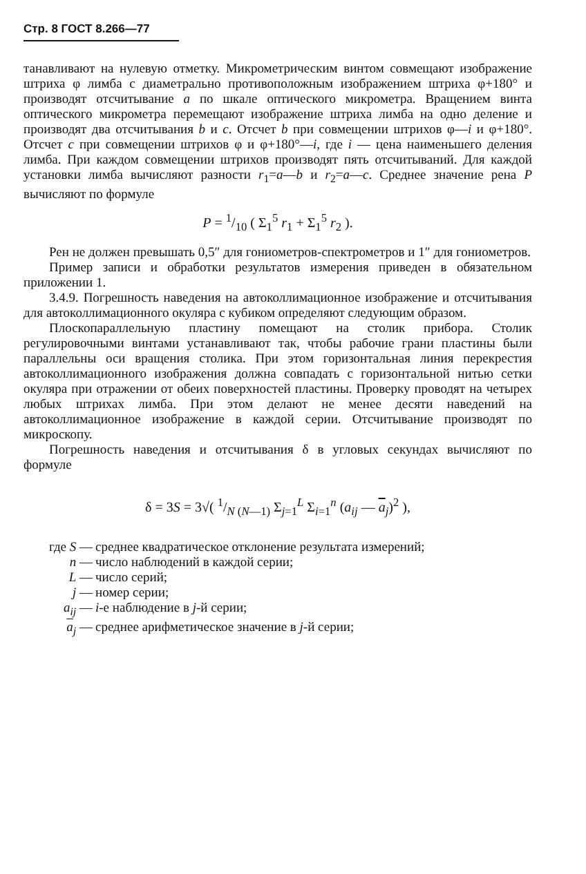Стр. 8 ГОСТ 8.266—77
танавливают на нулевую отметку. Микрометрическим винтом совмещают изображение штриха φ лимба с диаметрально противоположным изображением штриха φ+180° и производят отсчитывание a по шкале оптического микрометра. Вращением винта оптического микрометра перемещают изображение штриха лимба на одно деление и производят два отсчитывания b и c. Отсчет b при совмещении штрихов φ—i и φ+180°. Отсчет c при совмещении штрихов φ и φ+180°—i, где i — цена наименьшего деления лимба. При каждом совмещении штрихов производят пять отсчитываний. Для каждой установки лимба вычисляют разности r<sub>1</sub>=a—b и r<sub>2</sub>=a—c. Среднее значение рена P вычисляют по формуле
P = 1/10 ( Σ<sub>1</sub><sup>5</sup> r<sub>1</sub> + Σ<sub>1</sub><sup>5</sup> r<sub>2</sub> ).
Рен не должен превышать 0,5″ для гониометров-спектрометров и 1″ для гониометров.
Пример записи и обработки результатов измерения приведен в обязательном приложении 1.
3.4.9. Погрешность наведения на автоколлимационное изображение и отсчитывания для автоколлимационного окуляра с кубиком определяют следующим образом.
Плоскопараллельную пластину помещают на столик прибора. Столик регулировочными винтами устанавливают так, чтобы рабочие грани пластины были параллельны оси вращения столика. При этом горизонтальная линия перекрестия автоколлимационного изображения должна совпадать с горизонтальной нитью сетки окуляра при отражении от обеих поверхностей пластины. Проверку проводят на четырех любых штрихах лимба. При этом делают не менее десяти наведений на автоколлимационное изображение в каждой серии. Отсчитывание производят по микроскопу.
Погрешность наведения и отсчитывания δ в угловых секундах вычисляют по формуле
δ = 3S = 3√( 1/N (N—1) Σ<sub>j=1</sub><sup>L</sup> Σ<sub>i=1</sub><sup>n</sup> (a<sub>ij</sub> — a<sub>j</sub>)<sup>2</sup> ),
где S — среднее квадратическое отклонение результата измерений;
n — число наблюдений в каждой серии;
L — число серий;
j — номер серии;
a<sub>ij</sub> — i-е наблюдение в j-й серии;
a<sub>j</sub> — среднее арифметическое значение в j-й серии;